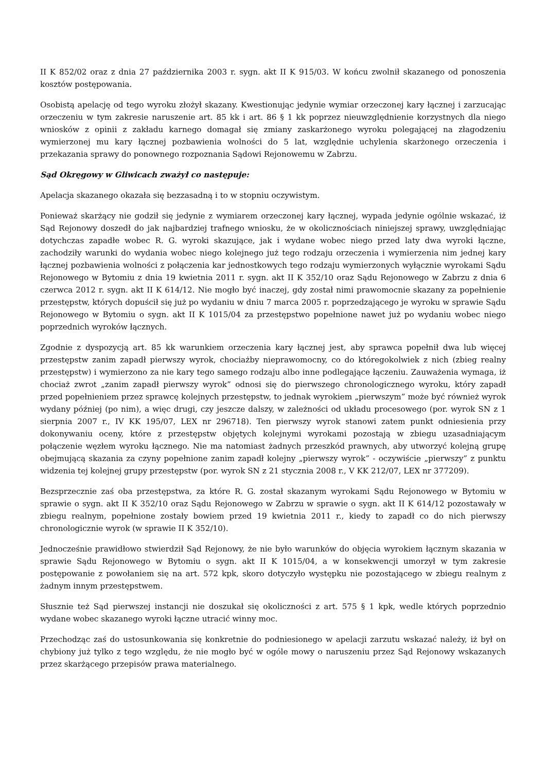II K 852/02 oraz z dnia 27 października 2003 r. sygn. akt II K 915/03. W końcu zwolnił skazanego od ponoszenia kosztów postępowania.
Osobistą apelację od tego wyroku złożył skazany. Kwestionując jedynie wymiar orzeczonej kary łącznej i zarzucając orzeczeniu w tym zakresie naruszenie art. 85 kk i art. 86 § 1 kk poprzez nieuwzględnienie korzystnych dla niego wniosków z opinii z zakładu karnego domagał się zmiany zaskarżonego wyroku polegającej na złagodzeniu wymierzonej mu kary łącznej pozbawienia wolności do 5 lat, względnie uchylenia skarżonego orzeczenia i przekazania sprawy do ponownego rozpoznania Sądowi Rejonowemu w Zabrzu.
Sąd Okręgowy w Gliwicach zważył co następuje:
Apelacja skazanego okazała się bezzasadną i to w stopniu oczywistym.
Ponieważ skarżący nie godził się jedynie z wymiarem orzeczonej kary łącznej, wypada jedynie ogólnie wskazać, iż Sąd Rejonowy doszedł do jak najbardziej trafnego wniosku, że w okolicznościach niniejszej sprawy, uwzględniając dotychczas zapadłe wobec R. G. wyroki skazujące, jak i wydane wobec niego przed laty dwa wyroki łączne, zachodziły warunki do wydania wobec niego kolejnego już tego rodzaju orzeczenia i wymierzenia nim jednej kary łącznej pozbawienia wolności z połączenia kar jednostkowych tego rodzaju wymierzonych wyłącznie wyrokami Sądu Rejonowego w Bytomiu z dnia 19 kwietnia 2011 r. sygn. akt II K 352/10 oraz Sądu Rejonowego w Zabrzu z dnia 6 czerwca 2012 r. sygn. akt II K 614/12. Nie mogło być inaczej, gdy został nimi prawomocnie skazany za popełnienie przestępstw, których dopuścił się już po wydaniu w dniu 7 marca 2005 r. poprzedzającego je wyroku w sprawie Sądu Rejonowego w Bytomiu o sygn. akt II K 1015/04 za przestępstwo popełnione nawet już po wydaniu wobec niego poprzednich wyroków łącznych.
Zgodnie z dyspozycją art. 85 kk warunkiem orzeczenia kary łącznej jest, aby sprawca popełnił dwa lub więcej przestępstw zanim zapadł pierwszy wyrok, chociażby nieprawomocny, co do któregokolwiek z nich (zbieg realny przestępstw) i wymierzono za nie kary tego samego rodzaju albo inne podlegające łączeniu. Zauważenia wymaga, iż chociaż zwrot „zanim zapadł pierwszy wyrok” odnosi się do pierwszego chronologicznego wyroku, który zapadł przed popełnieniem przez sprawcę kolejnych przestępstw, to jednak wyrokiem „pierwszym” może być również wyrok wydany później (po nim), a więc drugi, czy jeszcze dalszy, w zależności od układu procesowego (por. wyrok SN z 1 sierpnia 2007 r., IV KK 195/07, LEX nr 296718). Ten pierwszy wyrok stanowi zatem punkt odniesienia przy dokonywaniu oceny, które z przestępstw objętych kolejnymi wyrokami pozostają w zbiegu uzasadniającym połączenie węzłem wyroku łącznego. Nie ma natomiast żadnych przeszkód prawnych, aby utworzyć kolejną grupę obejmującą skazania za czyny popełnione zanim zapadł kolejny „pierwszy wyrok” - oczywiście „pierwszy” z punktu widzenia tej kolejnej grupy przestępstw (por. wyrok SN z 21 stycznia 2008 r., V KK 212/07, LEX nr 377209).
Bezsprzecznie zaś oba przestępstwa, za które R. G. został skazanym wyrokami Sądu Rejonowego w Bytomiu w sprawie o sygn. akt II K 352/10 oraz Sądu Rejonowego w Zabrzu w sprawie o sygn. akt II K 614/12 pozostawały w zbiegu realnym, popełnione zostały bowiem przed 19 kwietnia 2011 r., kiedy to zapadł co do nich pierwszy chronologicznie wyrok (w sprawie II K 352/10).
Jednocześnie prawidłowo stwierdził Sąd Rejonowy, że nie było warunków do objęcia wyrokiem łącznym skazania w sprawie Sądu Rejonowego w Bytomiu o sygn. akt II K 1015/04, a w konsekwencji umorzył w tym zakresie postępowanie z powołaniem się na art. 572 kpk, skoro dotyczyło występku nie pozostającego w zbiegu realnym z żadnym innym przestępstwem.
Słusznie też Sąd pierwszej instancji nie doszukał się okoliczności z art. 575 § 1 kpk, wedle których poprzednio wydane wobec skazanego wyroki łączne utracić winny moc.
Przechodząc zaś do ustosunkowania się konkretnie do podniesionego w apelacji zarzutu wskazać należy, iż był on chybiony już tylko z tego względu, że nie mogło być w ogóle mowy o naruszeniu przez Sąd Rejonowy wskazanych przez skarżącego przepisów prawa materialnego.